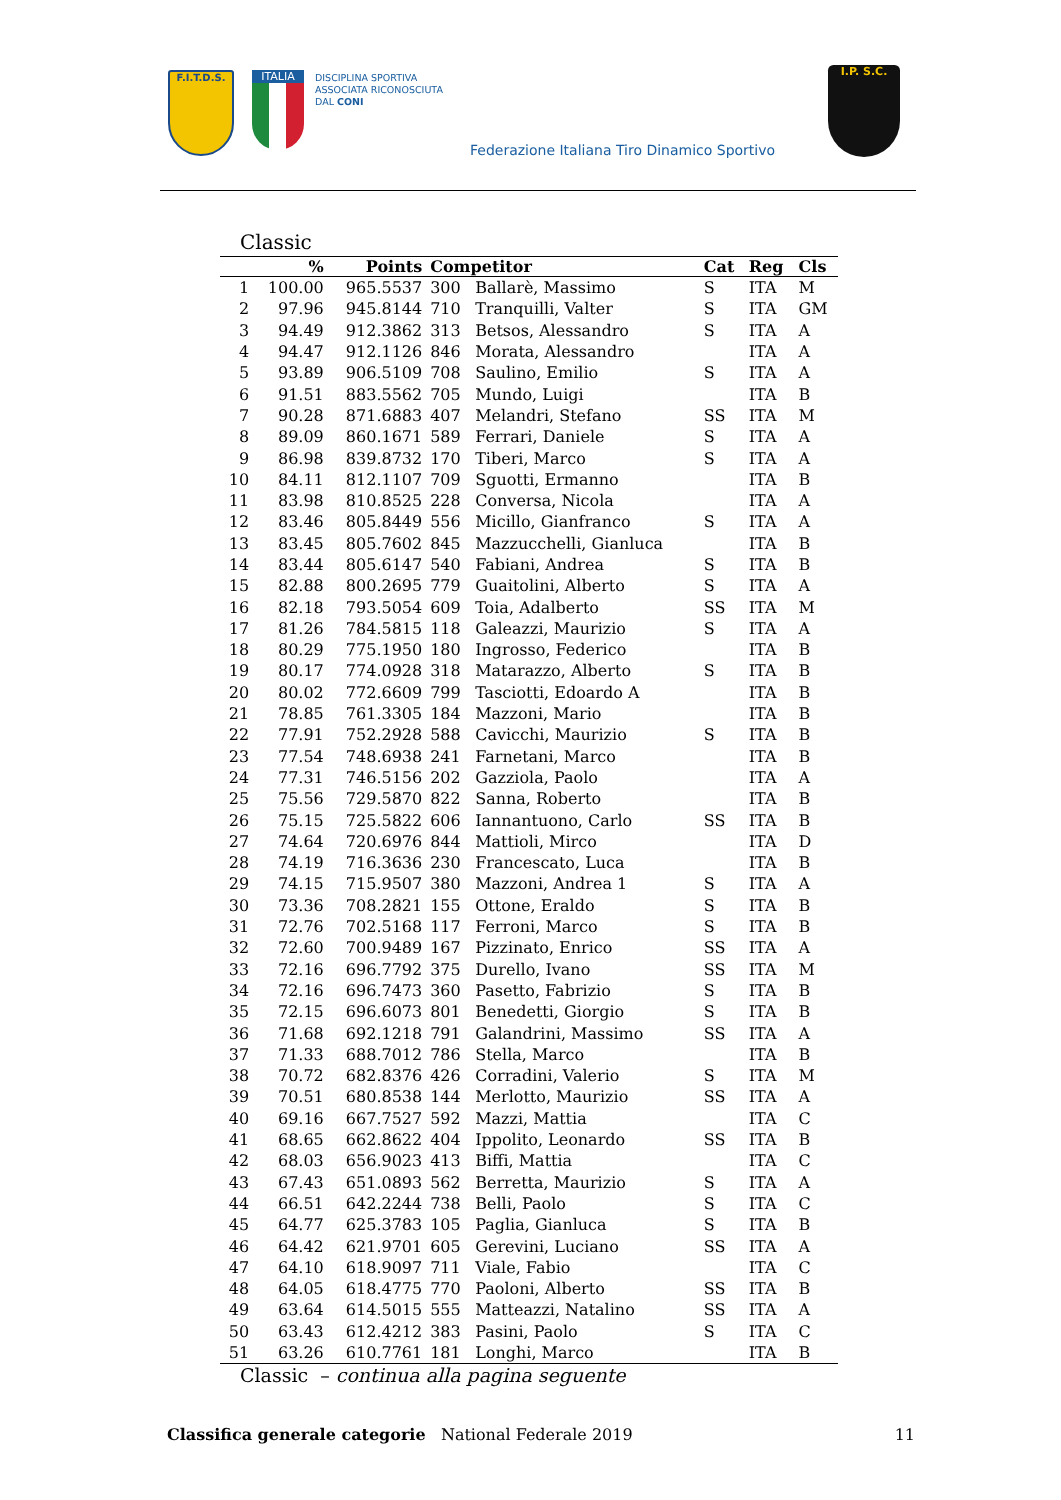F.I.T.D.S.
ITALIA
DISCIPLINA SPORTIVA
ASSOCIATA RICONOSCIUTA
DAL CONI
Federazione Italiana Tiro Dinamico Sportivo
I.P. S.C.
Classic
| | % | Points | Competitor | | Cat | Reg | Cls |
| --- | --- | --- | --- | --- | --- | --- | --- |
| 1 | 100.00 | 965.5537 | 300 | Ballarè, Massimo | S | ITA | M |
| 2 | 97.96 | 945.8144 | 710 | Tranquilli, Valter | S | ITA | GM |
| 3 | 94.49 | 912.3862 | 313 | Betsos, Alessandro | S | ITA | A |
| 4 | 94.47 | 912.1126 | 846 | Morata, Alessandro | | ITA | A |
| 5 | 93.89 | 906.5109 | 708 | Saulino, Emilio | S | ITA | A |
| 6 | 91.51 | 883.5562 | 705 | Mundo, Luigi | | ITA | B |
| 7 | 90.28 | 871.6883 | 407 | Melandri, Stefano | SS | ITA | M |
| 8 | 89.09 | 860.1671 | 589 | Ferrari, Daniele | S | ITA | A |
| 9 | 86.98 | 839.8732 | 170 | Tiberi, Marco | S | ITA | A |
| 10 | 84.11 | 812.1107 | 709 | Sguotti, Ermanno | | ITA | B |
| 11 | 83.98 | 810.8525 | 228 | Conversa, Nicola | | ITA | A |
| 12 | 83.46 | 805.8449 | 556 | Micillo, Gianfranco | S | ITA | A |
| 13 | 83.45 | 805.7602 | 845 | Mazzucchelli, Gianluca | | ITA | B |
| 14 | 83.44 | 805.6147 | 540 | Fabiani, Andrea | S | ITA | B |
| 15 | 82.88 | 800.2695 | 779 | Guaitolini, Alberto | S | ITA | A |
| 16 | 82.18 | 793.5054 | 609 | Toia, Adalberto | SS | ITA | M |
| 17 | 81.26 | 784.5815 | 118 | Galeazzi, Maurizio | S | ITA | A |
| 18 | 80.29 | 775.1950 | 180 | Ingrosso, Federico | | ITA | B |
| 19 | 80.17 | 774.0928 | 318 | Matarazzo, Alberto | S | ITA | B |
| 20 | 80.02 | 772.6609 | 799 | Tasciotti, Edoardo A | | ITA | B |
| 21 | 78.85 | 761.3305 | 184 | Mazzoni, Mario | | ITA | B |
| 22 | 77.91 | 752.2928 | 588 | Cavicchi, Maurizio | S | ITA | B |
| 23 | 77.54 | 748.6938 | 241 | Farnetani, Marco | | ITA | B |
| 24 | 77.31 | 746.5156 | 202 | Gazziola, Paolo | | ITA | A |
| 25 | 75.56 | 729.5870 | 822 | Sanna, Roberto | | ITA | B |
| 26 | 75.15 | 725.5822 | 606 | Iannantuono, Carlo | SS | ITA | B |
| 27 | 74.64 | 720.6976 | 844 | Mattioli, Mirco | | ITA | D |
| 28 | 74.19 | 716.3636 | 230 | Francescato, Luca | | ITA | B |
| 29 | 74.15 | 715.9507 | 380 | Mazzoni, Andrea 1 | S | ITA | A |
| 30 | 73.36 | 708.2821 | 155 | Ottone, Eraldo | S | ITA | B |
| 31 | 72.76 | 702.5168 | 117 | Ferroni, Marco | S | ITA | B |
| 32 | 72.60 | 700.9489 | 167 | Pizzinato, Enrico | SS | ITA | A |
| 33 | 72.16 | 696.7792 | 375 | Durello, Ivano | SS | ITA | M |
| 34 | 72.16 | 696.7473 | 360 | Pasetto, Fabrizio | S | ITA | B |
| 35 | 72.15 | 696.6073 | 801 | Benedetti, Giorgio | S | ITA | B |
| 36 | 71.68 | 692.1218 | 791 | Galandrini, Massimo | SS | ITA | A |
| 37 | 71.33 | 688.7012 | 786 | Stella, Marco | | ITA | B |
| 38 | 70.72 | 682.8376 | 426 | Corradini, Valerio | S | ITA | M |
| 39 | 70.51 | 680.8538 | 144 | Merlotto, Maurizio | SS | ITA | A |
| 40 | 69.16 | 667.7527 | 592 | Mazzi, Mattia | | ITA | C |
| 41 | 68.65 | 662.8622 | 404 | Ippolito, Leonardo | SS | ITA | B |
| 42 | 68.03 | 656.9023 | 413 | Biffi, Mattia | | ITA | C |
| 43 | 67.43 | 651.0893 | 562 | Berretta, Maurizio | S | ITA | A |
| 44 | 66.51 | 642.2244 | 738 | Belli, Paolo | S | ITA | C |
| 45 | 64.77 | 625.3783 | 105 | Paglia, Gianluca | S | ITA | B |
| 46 | 64.42 | 621.9701 | 605 | Gerevini, Luciano | SS | ITA | A |
| 47 | 64.10 | 618.9097 | 711 | Viale, Fabio | | ITA | C |
| 48 | 64.05 | 618.4775 | 770 | Paoloni, Alberto | SS | ITA | B |
| 49 | 63.64 | 614.5015 | 555 | Matteazzi, Natalino | SS | ITA | A |
| 50 | 63.43 | 612.4212 | 383 | Pasini, Paolo | S | ITA | C |
| 51 | 63.26 | 610.7761 | 181 | Longhi, Marco | | ITA | B |
Classic – continua alla pagina seguente
Classifica generale categorie National Federale 2019 11